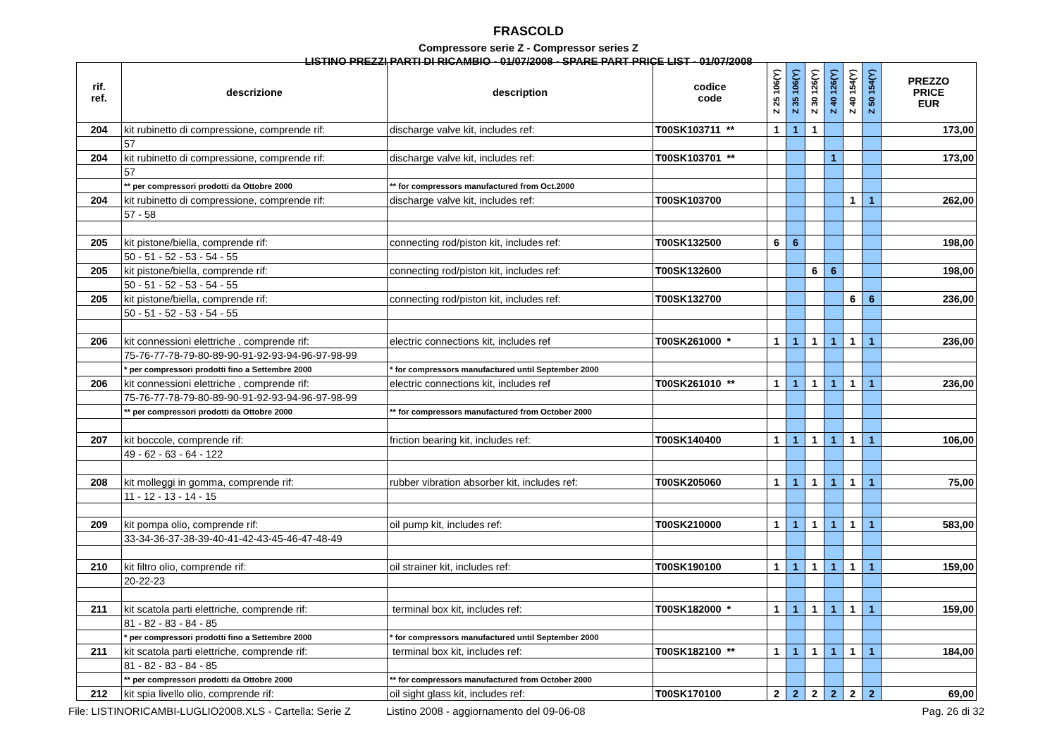FRASCOLD
Compressore serie Z - Compressor series Z
LISTINO PREZZI PARTI DI RICAMBIO - 01/07/2008 - SPARE PART PRICE LIST - 01/07/2008
| rif. ref. | descrizione | description | codice code | Z 25 106(Y) | Z 35 106(Y) | Z 30 126(Y) | Z 40 126(Y) | Z 40 154(Y) | Z 50 154(Y) | PREZZO PRICE EUR |
| --- | --- | --- | --- | --- | --- | --- | --- | --- | --- | --- |
| 204 | kit rubinetto di compressione, comprende rif: | discharge valve kit, includes ref: | T00SK103711 ** | 1 | 1 | 1 | | | | 173,00 |
| | 57 | | | | | | | | | |
| 204 | kit rubinetto di compressione, comprende rif: | discharge valve kit, includes ref: | T00SK103701 ** | | | | 1 | | | 173,00 |
| | 57 | | | | | | | | | |
| | ** per compressori prodotti da Ottobre 2000 | ** for compressors manufactured from Oct.2000 | | | | | | | | |
| 204 | kit rubinetto di compressione, comprende rif: | discharge valve kit, includes ref: | T00SK103700 | | | | | 1 | 1 | 262,00 |
| | 57 - 58 | | | | | | | | | |
| 205 | kit pistone/biella, comprende rif: | connecting rod/piston kit, includes ref: | T00SK132500 | 6 | 6 | | | | | 198,00 |
| | 50 - 51 - 52 - 53 - 54 - 55 | | | | | | | | | |
| 205 | kit pistone/biella, comprende rif: | connecting rod/piston kit, includes ref: | T00SK132600 | | | 6 | 6 | | | 198,00 |
| | 50 - 51 - 52 - 53 - 54 - 55 | | | | | | | | | |
| 205 | kit pistone/biella, comprende rif: | connecting rod/piston kit, includes ref: | T00SK132700 | | | | | 6 | 6 | 236,00 |
| | 50 - 51 - 52 - 53 - 54 - 55 | | | | | | | | | |
| 206 | kit connessioni elettriche , comprende rif: | electric connections kit, includes ref | T00SK261000 * | 1 | 1 | 1 | 1 | 1 | 1 | 236,00 |
| | 75-76-77-78-79-80-89-90-91-92-93-94-96-97-98-99 | | | | | | | | | |
| | * per compressori prodotti fino a Settembre 2000 | * for compressors manufactured until September 2000 | | | | | | | | |
| 206 | kit connessioni elettriche , comprende rif: | electric connections kit, includes ref | T00SK261010 ** | 1 | 1 | 1 | 1 | 1 | 1 | 236,00 |
| | 75-76-77-78-79-80-89-90-91-92-93-94-96-97-98-99 | | | | | | | | | |
| | ** per compressori prodotti da Ottobre 2000 | ** for compressors manufactured from October 2000 | | | | | | | | |
| 207 | kit boccole, comprende rif: | friction bearing kit, includes ref: | T00SK140400 | 1 | 1 | 1 | 1 | 1 | 1 | 106,00 |
| | 49 - 62 - 63 - 64 - 122 | | | | | | | | | |
| 208 | kit molleggi in gomma, comprende rif: | rubber vibration absorber kit, includes ref: | T00SK205060 | 1 | 1 | 1 | 1 | 1 | 1 | 75,00 |
| | 11 - 12 - 13 - 14 - 15 | | | | | | | | | |
| 209 | kit pompa olio, comprende rif: | oil pump kit, includes ref: | T00SK210000 | 1 | 1 | 1 | 1 | 1 | 1 | 583,00 |
| | 33-34-36-37-38-39-40-41-42-43-45-46-47-48-49 | | | | | | | | | |
| 210 | kit filtro olio, comprende rif: | oil strainer kit, includes ref: | T00SK190100 | 1 | 1 | 1 | 1 | 1 | 1 | 159,00 |
| | 20-22-23 | | | | | | | | | |
| 211 | kit scatola parti elettriche, comprende rif: | terminal box kit, includes ref: | T00SK182000 * | 1 | 1 | 1 | 1 | 1 | 1 | 159,00 |
| | 81 - 82 - 83 - 84 - 85 | | | | | | | | | |
| | * per compressori prodotti fino a Settembre 2000 | * for compressors manufactured until September 2000 | | | | | | | | |
| 211 | kit scatola parti elettriche, comprende rif: | terminal box kit, includes ref: | T00SK182100 ** | 1 | 1 | 1 | 1 | 1 | 1 | 184,00 |
| | 81 - 82 - 83 - 84 - 85 | | | | | | | | | |
| | ** per compressori prodotti da Ottobre 2000 | ** for compressors manufactured from October 2000 | | | | | | | | |
| 212 | kit spia livello olio, comprende rif: | oil sight glass kit, includes ref: | T00SK170100 | 2 | 2 | 2 | 2 | 2 | 2 | 69,00 |
File: LISTINORICAMBI-LUGLIO2008.XLS - Cartella: Serie Z Listino 2008 - aggiornamento del 09-06-08 Pag. 26 di 32